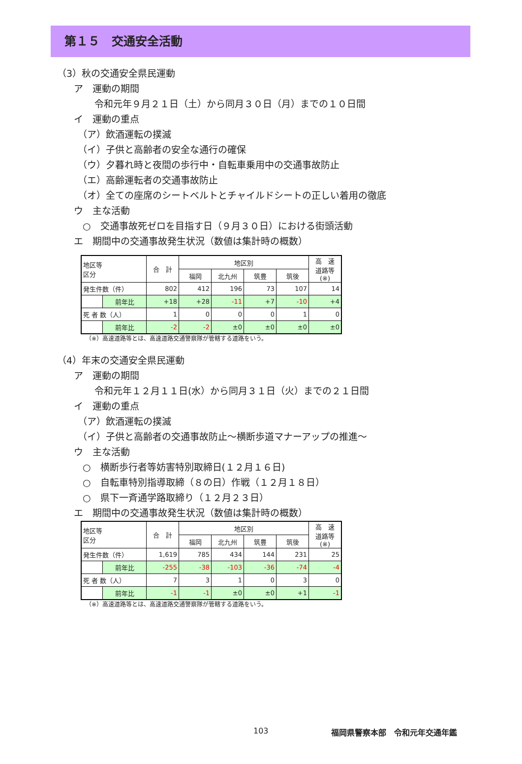第１５　交通安全活動
（3）秋の交通安全県民運動
ア　運動の期間
令和元年９月２１日（土）から同月３０日（月）までの１０日間
イ　運動の重点
（ア）飲酒運転の撲滅
（イ）子供と高齢者の安全な通行の確保
（ウ）夕暮れ時と夜間の歩行中・自転車乗用中の交通事故防止
（エ）高齢運転者の交通事故防止
（オ）全ての座席のシートベルトとチャイルドシートの正しい着用の徹底
ウ　主な活動
○　交通事故死ゼロを目指す日（９月３０日）における街頭活動
エ　期間中の交通事故発生状況（数値は集計時の概数）
| 地区等 区分 | | 合 計 | 地区別 | | | | 高 速 道路等 (※) |
| --- | --- | --- | --- | --- | --- | --- | --- |
| | | | 福岡 | 北九州 | 筑豊 | 筑後 | |
| 発生件数（件） | | 802 | 412 | 196 | 73 | 107 | 14 |
| | 前年比 | +18 | +28 | -11 | +7 | -10 | +4 |
| 死 者 数（人） | | 1 | 0 | 0 | 0 | 1 | 0 |
| | 前年比 | -2 | -2 | ±0 | ±0 | ±0 | ±0 |
（※）高速道路等とは、高速道路交通警察隊が管轄する道路をいう。
（4）年末の交通安全県民運動
ア　運動の期間
令和元年１２月１１日(水）から同月３１日（火）までの２１日間
イ　運動の重点
（ア）飲酒運転の撲滅
（イ）子供と高齢者の交通事故防止～横断歩道マナーアップの推進～
ウ　主な活動
○　横断歩行者等妨害特別取締日(１２月１６日)
○　自転車特別指導取締（８の日）作戦（１２月１８日）
○　県下一斉通学路取締り（１２月２３日）
エ　期間中の交通事故発生状況（数値は集計時の概数）
| 地区等 区分 | | 合 計 | 地区別 | | | | 高 速 道路等 (※) |
| --- | --- | --- | --- | --- | --- | --- | --- |
| | | | 福岡 | 北九州 | 筑豊 | 筑後 | |
| 発生件数（件） | | 1,619 | 785 | 434 | 144 | 231 | 25 |
| | 前年比 | -255 | -38 | -103 | -36 | -74 | -4 |
| 死 者 数（人） | | 7 | 3 | 1 | 0 | 3 | 0 |
| | 前年比 | -1 | -1 | ±0 | ±0 | +1 | -1 |
（※）高速道路等とは、高速道路交通警察隊が管轄する道路をいう。
103 福岡県警察本部　令和元年交通年鑑